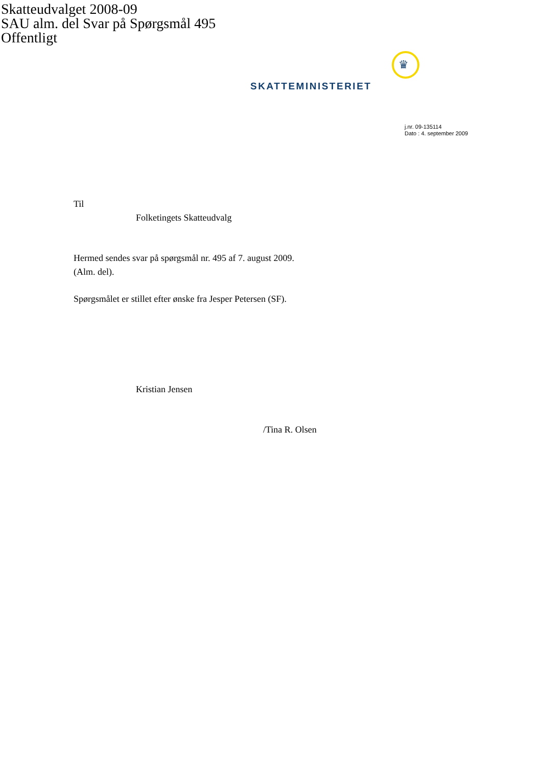Skatteudvalget 2008-09
SAU alm. del Svar på Spørgsmål 495
Offentligt
♛
SKATTEMINISTERIET
j.nr. 09-135114
Dato : 4. september 2009
Til
Folketingets Skatteudvalg
Hermed sendes svar på spørgsmål nr. 495 af 7. august 2009.
(Alm. del).
Spørgsmålet er stillet efter ønske fra Jesper Petersen (SF).
Kristian Jensen
/Tina R. Olsen